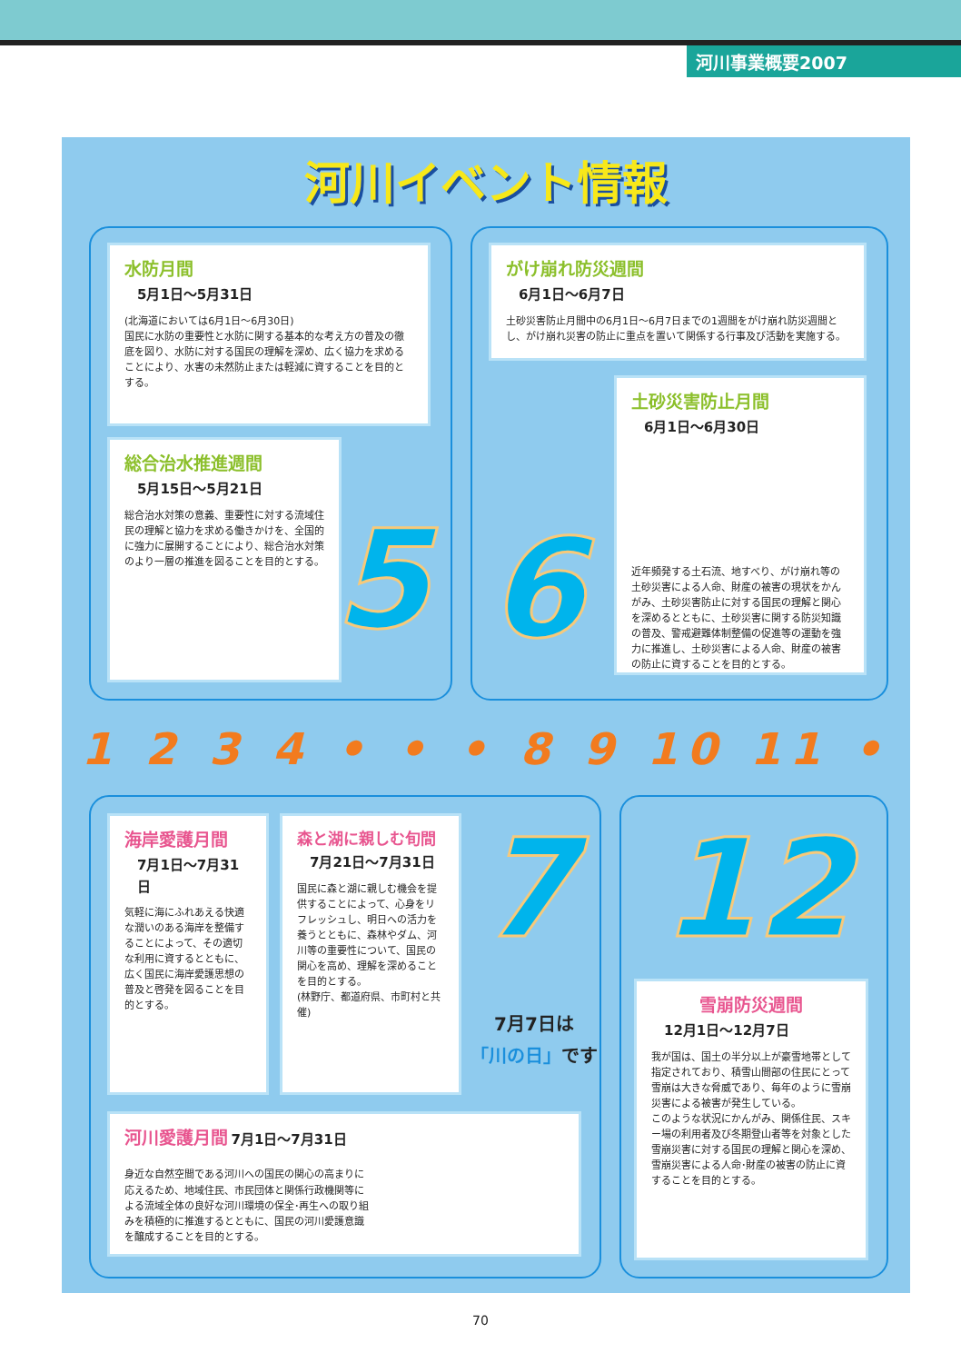河川事業概要2007
河川イベント情報
水防月間
5月1日～5月31日
(北海道においては6月1日～6月30日)
国民に水防の重要性と水防に関する基本的な考え方の普及の徹底を図り、水防に対する国民の理解を深め、広く協力を求めることにより、水害の未然防止または軽減に資することを目的とする。
総合治水推進週間
5月15日～5月21日
総合治水対策の意義、重要性に対する流域住民の理解と協力を求める働きかけを、全国的に強力に展開することにより、総合治水対策のより一層の推進を図ることを目的とする。
5
がけ崩れ防災週間
6月1日～6月7日
土砂災害防止月間中の6月1日～6月7日までの1週間をがけ崩れ防災週間とし、がけ崩れ災害の防止に重点を置いて関係する行事及び活動を実施する。
土砂災害防止月間
6月1日～6月30日
近年頻発する土石流、地すべり、がけ崩れ等の土砂災害による人命、財産の被害の現状をかんがみ、土砂災害防止に対する国民の理解と関心を深めるとともに、土砂災害に関する防災知識の普及、警戒避難体制整備の促進等の運動を強力に推進し、土砂災害による人命、財産の被害の防止に資することを目的とする。
6
1 2 3 4 • • • 8 9 10 11 •
海岸愛護月間
7月1日～7月31日
気軽に海にふれあえる快適な潤いのある海岸を整備することによって、その適切な利用に資するとともに、広く国民に海岸愛護思想の普及と啓発を図ることを目的とする。
森と湖に親しむ旬間
7月21日～7月31日
国民に森と湖に親しむ機会を提供することによって、心身をリフレッシュし、明日への活力を養うとともに、森林やダム、河川等の重要性について、国民の関心を高め、理解を深めることを目的とする。
(林野庁、都道府県、市町村と共催)
7
7月7日は
「川の日」です
河川愛護月間 7月1日～7月31日
身近な自然空間である河川への国民の関心の高まりに応えるため、地域住民、市民団体と関係行政機関等による流域全体の良好な河川環境の保全･再生への取り組みを積極的に推進するとともに、国民の河川愛護意識を醸成することを目的とする。
12
雪崩防災週間
12月1日～12月7日
我が国は、国土の半分以上が豪雪地帯として指定されており、積雪山間部の住民にとって雪崩は大きな脅威であり、毎年のように雪崩災害による被害が発生している。
このような状況にかんがみ、関係住民、スキー場の利用者及び冬期登山者等を対象とした雪崩災害に対する国民の理解と関心を深め、雪崩災害による人命･財産の被害の防止に資することを目的とする。
70